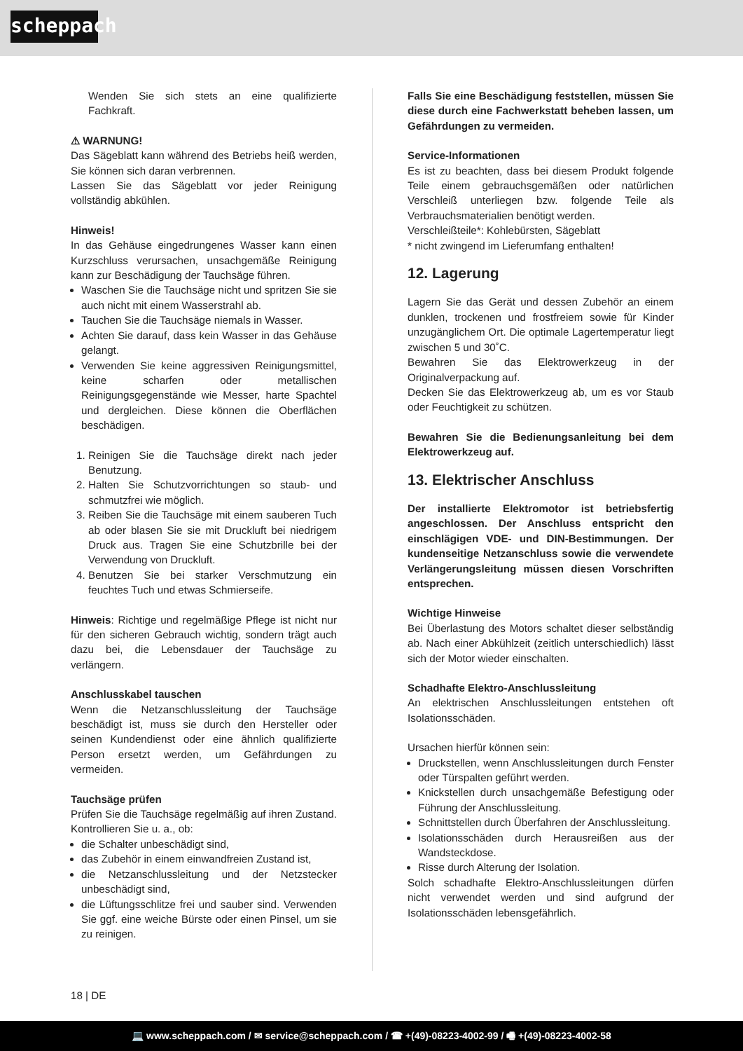scheppach
Wenden Sie sich stets an eine qualifizierte Fachkraft.
⚠ WARNUNG!
Das Sägeblatt kann während des Betriebs heiß werden, Sie können sich daran verbrennen.
Lassen Sie das Sägeblatt vor jeder Reinigung vollständig abkühlen.
Hinweis!
In das Gehäuse eingedrungenes Wasser kann einen Kurzschluss verursachen, unsachgemäße Reinigung kann zur Beschädigung der Tauchsäge führen.
Waschen Sie die Tauchsäge nicht und spritzen Sie sie auch nicht mit einem Wasserstrahl ab.
Tauchen Sie die Tauchsäge niemals in Wasser.
Achten Sie darauf, dass kein Wasser in das Gehäuse gelangt.
Verwenden Sie keine aggressiven Reinigungsmittel, keine scharfen oder metallischen Reinigungsgegenstände wie Messer, harte Spachtel und dergleichen. Diese können die Oberflächen beschädigen.
1. Reinigen Sie die Tauchsäge direkt nach jeder Benutzung.
2. Halten Sie Schutzvorrichtungen so staub- und schmutzfrei wie möglich.
3. Reiben Sie die Tauchsäge mit einem sauberen Tuch ab oder blasen Sie sie mit Druckluft bei niedrigem Druck aus. Tragen Sie eine Schutzbrille bei der Verwendung von Druckluft.
4. Benutzen Sie bei starker Verschmutzung ein feuchtes Tuch und etwas Schmierseife.
Hinweis: Richtige und regelmäßige Pflege ist nicht nur für den sicheren Gebrauch wichtig, sondern trägt auch dazu bei, die Lebensdauer der Tauchsäge zu verlängern.
Anschlusskabel tauschen
Wenn die Netzanschlussleitung der Tauchsäge beschädigt ist, muss sie durch den Hersteller oder seinen Kundendienst oder eine ähnlich qualifizierte Person ersetzt werden, um Gefährdungen zu vermeiden.
Tauchsäge prüfen
Prüfen Sie die Tauchsäge regelmäßig auf ihren Zustand. Kontrollieren Sie u. a., ob:
die Schalter unbeschädigt sind,
das Zubehör in einem einwandfreien Zustand ist,
die Netzanschlussleitung und der Netzstecker unbeschädigt sind,
die Lüftungsschlitze frei und sauber sind. Verwenden Sie ggf. eine weiche Bürste oder einen Pinsel, um sie zu reinigen.
Falls Sie eine Beschädigung feststellen, müssen Sie diese durch eine Fachwerkstatt beheben lassen, um Gefährdungen zu vermeiden.
Service-Informationen
Es ist zu beachten, dass bei diesem Produkt folgende Teile einem gebrauchsgemäßen oder natürlichen Verschleiß unterliegen bzw. folgende Teile als Verbrauchsmaterialien benötigt werden.
Verschleißteile*: Kohlebürsten, Sägeblatt
* nicht zwingend im Lieferumfang enthalten!
12. Lagerung
Lagern Sie das Gerät und dessen Zubehör an einem dunklen, trockenen und frostfreiem sowie für Kinder unzugänglichem Ort. Die optimale Lagertemperatur liegt zwischen 5 und 30˚C.
Bewahren Sie das Elektrowerkzeug in der Originalverpackung auf.
Decken Sie das Elektrowerkzeug ab, um es vor Staub oder Feuchtigkeit zu schützen.
Bewahren Sie die Bedienungsanleitung bei dem Elektrowerkzeug auf.
13. Elektrischer Anschluss
Der installierte Elektromotor ist betriebsfertig angeschlossen. Der Anschluss entspricht den einschlägigen VDE- und DIN-Bestimmungen. Der kundenseitige Netzanschluss sowie die verwendete Verlängerungsleitung müssen diesen Vorschriften entsprechen.
Wichtige Hinweise
Bei Überlastung des Motors schaltet dieser selbständig ab. Nach einer Abkühlzeit (zeitlich unterschiedlich) lässt sich der Motor wieder einschalten.
Schadhafte Elektro-Anschlussleitung
An elektrischen Anschlussleitungen entstehen oft Isolationsschäden.
Ursachen hierfür können sein:
Druckstellen, wenn Anschlussleitungen durch Fenster oder Türspalten geführt werden.
Knickstellen durch unsachgemäße Befestigung oder Führung der Anschlussleitung.
Schnittstellen durch Überfahren der Anschlussleitung.
Isolationsschäden durch Herausreißen aus der Wandsteckdose.
Risse durch Alterung der Isolation.
Solch schadhafte Elektro-Anschlussleitungen dürfen nicht verwendet werden und sind aufgrund der Isolationsschäden lebensgefährlich.
18 | DE
💻 www.scheppach.com / ✉ service@scheppach.com / ☎ +(49)-08223-4002-99 / 🖷 +(49)-08223-4002-58